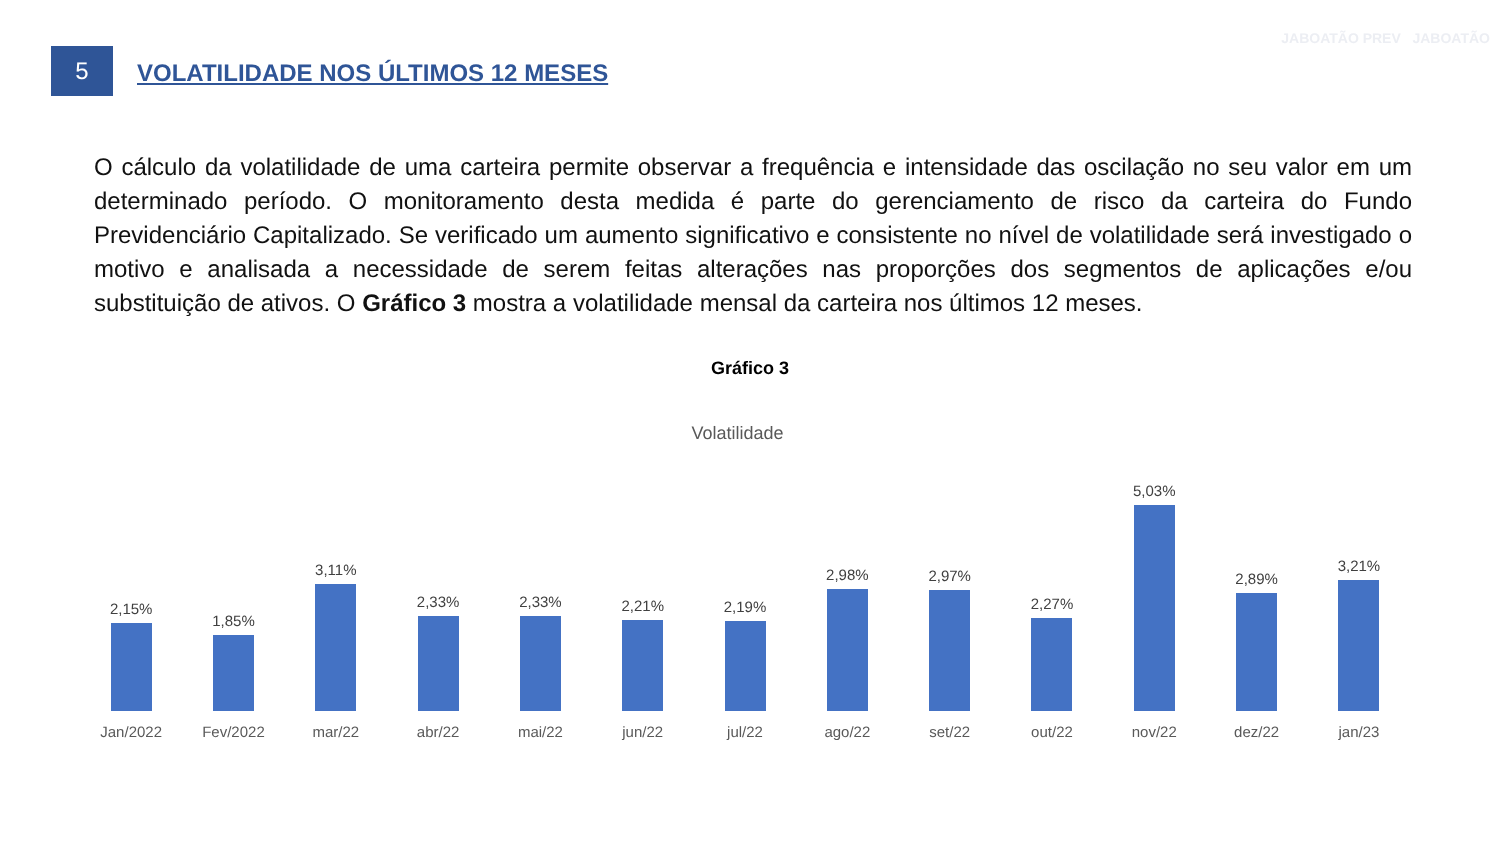5
VOLATILIDADE NOS ÚLTIMOS 12 MESES
JABOATÃO PREV JABOATÃO
O cálculo da volatilidade de uma carteira permite observar a frequência e intensidade das oscilação no seu valor em um determinado período. O monitoramento desta medida é parte do gerenciamento de risco da carteira do Fundo Previdenciário Capitalizado. Se verificado um aumento significativo e consistente no nível de volatilidade será investigado o motivo e analisada a necessidade de serem feitas alterações nas proporções dos segmentos de aplicações e/ou substituição de ativos. O Gráfico 3 mostra a volatilidade mensal da carteira nos últimos 12 meses.
Gráfico 3
Volatilidade
2,15% 1,85% 3,11% 2,33% 2,33% 2,21% 2,19% 2,98% 2,97% 2,27% 5,03% 2,89% 3,21%
Jan/2022 Fev/2022 mar/22 abr/22 mai/22 jun/22 jul/22 ago/22 set/22 out/22 nov/22 dez/22 jan/23